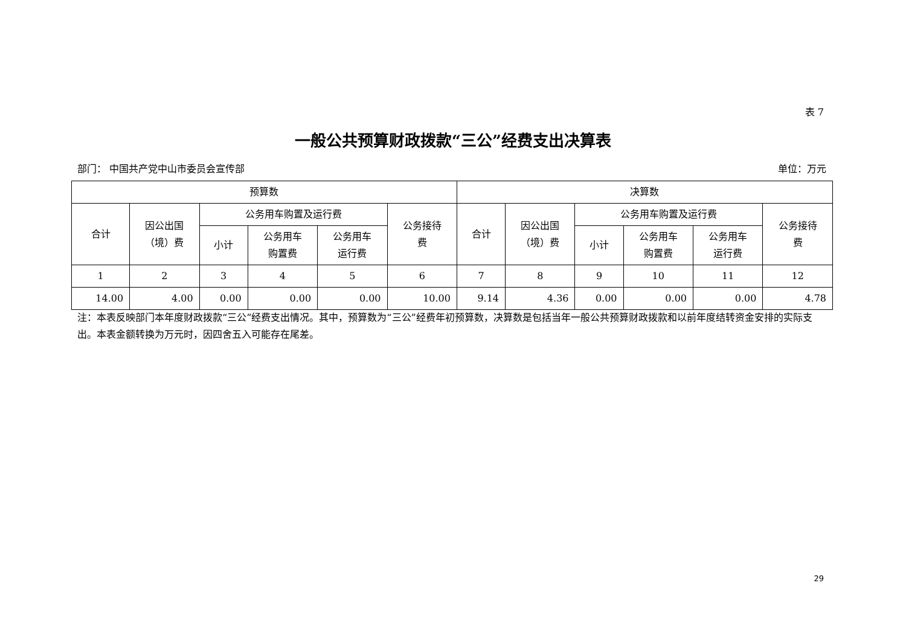表 7
一般公共预算财政拨款“三公”经费支出决算表
部门： 中国共产党中山市委员会宣传部 单位：万元
| 预算数 | | | | | | 决算数 | | | | | |
| --- | --- | --- | --- | --- | --- | --- | --- | --- | --- | --- | --- |
| 合计 | 因公出国 （境）费 | 公务用车购置及运行费 | | | 公务接待 费 | 合计 | 因公出国 （境）费 | 公务用车购置及运行费 | | | 公务接待 费 |
| | | 小计 | 公务用车 购置费 | 公务用车 运行费 | | | | 小计 | 公务用车 购置费 | 公务用车 运行费 | |
| 1 | 2 | 3 | 4 | 5 | 6 | 7 | 8 | 9 | 10 | 11 | 12 |
| 14.00 | 4.00 | 0.00 | 0.00 | 0.00 | 10.00 | 9.14 | 4.36 | 0.00 | 0.00 | 0.00 | 4.78 |
注：本表反映部门本年度财政拨款“三公”经费支出情况。其中，预算数为“三公”经费年初预算数，决算数是包括当年一般公共预算财政拨款和以前年度结转资金安排的实际支出。本表金额转换为万元时，因四舍五入可能存在尾差。
29